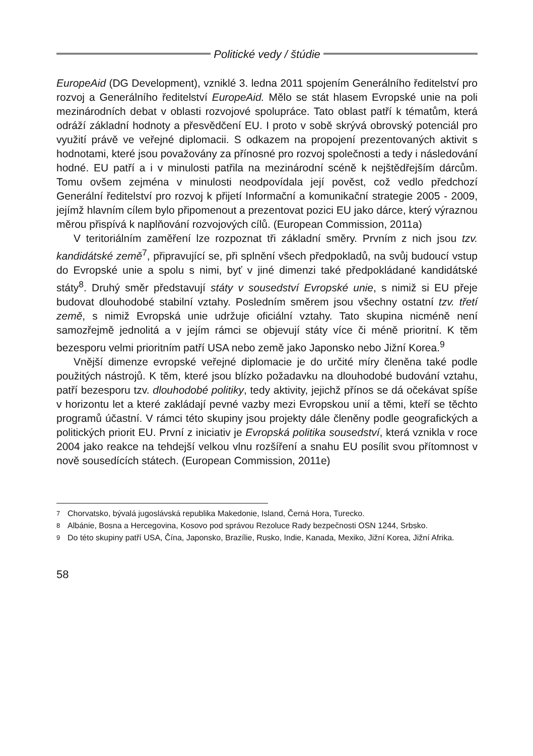Politické vedy / štúdie
EuropeAid (DG Development), vzniklé 3. ledna 2011 spojením Generálního ředitelství pro rozvoj a Generálního ředitelství EuropeAid. Mělo se stát hlasem Evropské unie na poli mezinárodních debat v oblasti rozvojové spolupráce. Tato oblast patří k tématům, která odráží základní hodnoty a přesvědčení EU. I proto v sobě skrývá obrovský potenciál pro využití právě ve veřejné diplomacii. S odkazem na propojení prezentovaných aktivit s hodnotami, které jsou považovány za přínosné pro rozvoj společnosti a tedy i následování hodné. EU patří a i v minulosti patřila na mezinárodní scéně k nejštědřejším dárcům. Tomu ovšem zejména v minulosti neodpovídala její pověst, což vedlo předchozí Generální ředitelství pro rozvoj k přijetí Informační a komunikační strategie 2005 - 2009, jejímž hlavním cílem bylo připomenout a prezentovat pozici EU jako dárce, který výraznou měrou přispívá k naplňování rozvojových cílů. (European Commission, 2011a)
V teritoriálním zaměření lze rozpoznat tři základní směry. Prvním z nich jsou tzv. kandidátské země<sup>7</sup>, připravující se, při splnění všech předpokladů, na svůj budoucí vstup do Evropské unie a spolu s nimi, byť v jiné dimenzi také předpokládané kandidátské státy<sup>8</sup>. Druhý směr představují státy v sousedství Evropské unie, s nimiž si EU přeje budovat dlouhodobé stabilní vztahy. Posledním směrem jsou všechny ostatní tzv. třetí země, s nimiž Evropská unie udržuje oficiální vztahy. Tato skupina nicméně není samozřejmě jednolitá a v jejím rámci se objevují státy více či méně prioritní. K těm bezesporu velmi prioritním patří USA nebo země jako Japonsko nebo Jižní Korea.<sup>9</sup>
Vnější dimenze evropské veřejné diplomacie je do určité míry členěna také podle použitých nástrojů. K těm, které jsou blízko požadavku na dlouhodobé budování vztahu, patří bezesporu tzv. dlouhodobé politiky, tedy aktivity, jejichž přínos se dá očekávat spíše v horizontu let a které zakládají pevné vazby mezi Evropskou unií a těmi, kteří se těchto programů účastní. V rámci této skupiny jsou projekty dále členěny podle geografických a politických priorit EU. První z iniciativ je Evropská politika sousedství, která vznikla v roce 2004 jako reakce na tehdejší velkou vlnu rozšíření a snahu EU posílit svou přítomnost v nově sousedících státech. (European Commission, 2011e)
7 Chorvatsko, bývalá jugoslávská republika Makedonie, Island, Černá Hora, Turecko.
8 Albánie, Bosna a Hercegovina, Kosovo pod správou Rezoluce Rady bezpečnosti OSN 1244, Srbsko.
9 Do této skupiny patří USA, Čína, Japonsko, Brazílie, Rusko, Indie, Kanada, Mexiko, Jižní Korea, Jižní Afrika.
58